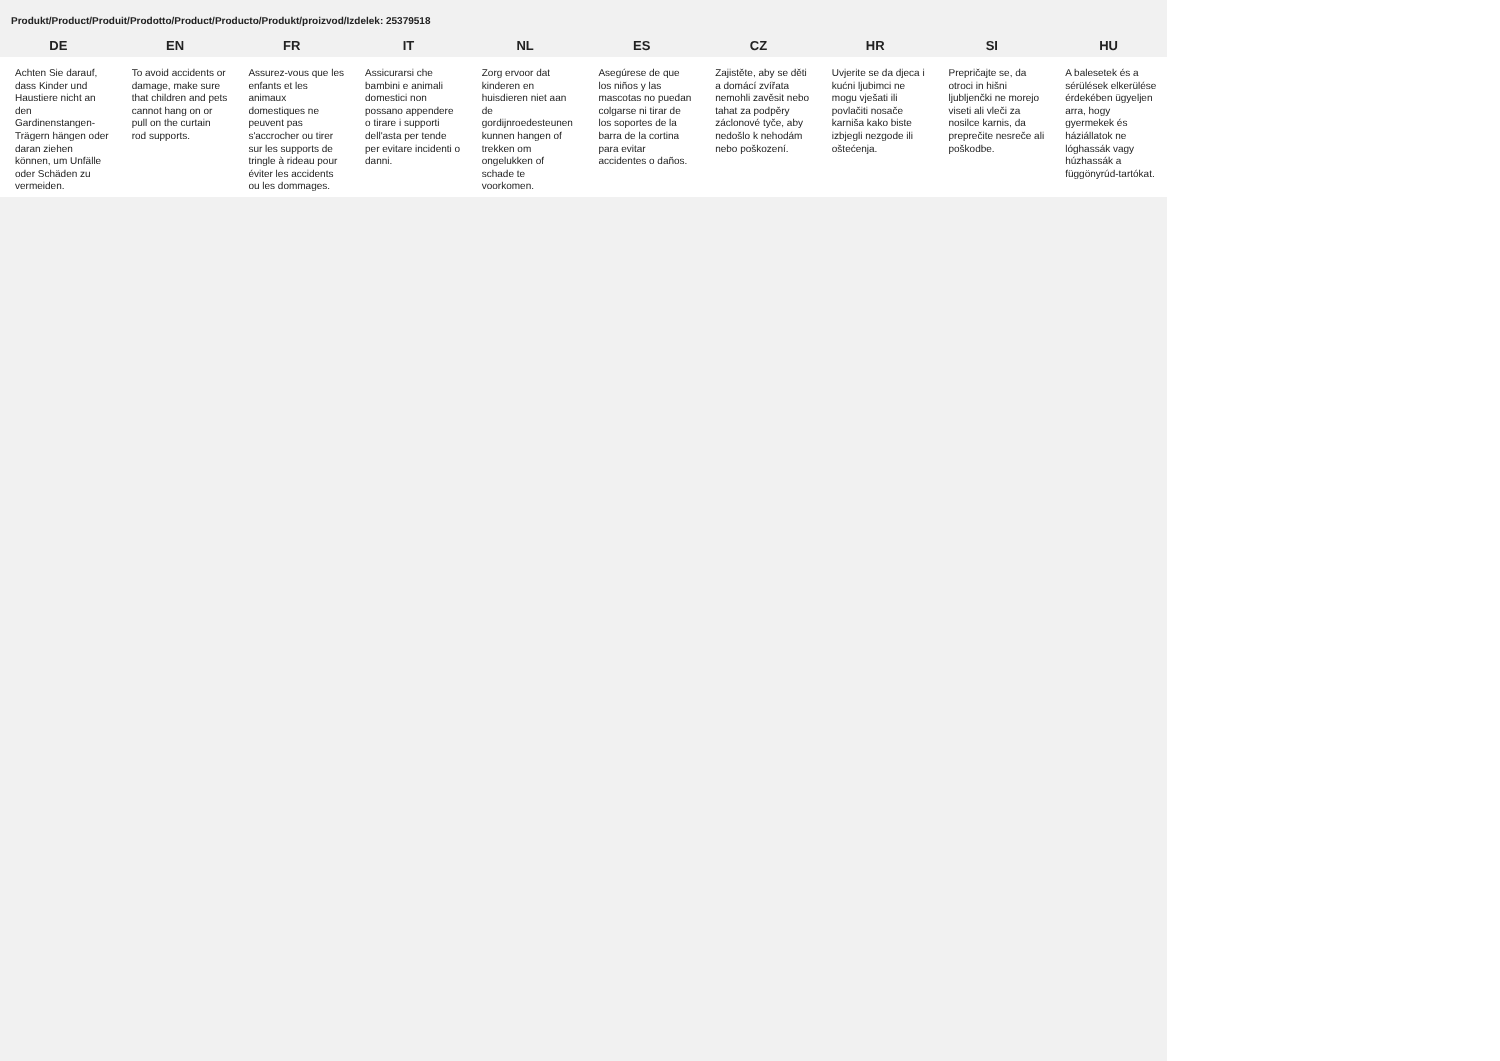Produkt/Product/Produit/Prodotto/Product/Producto/Produkt/proizvod/Izdelek: 25379518
| DE | EN | FR | IT | NL | ES | CZ | HR | SI | HU |
| --- | --- | --- | --- | --- | --- | --- | --- | --- | --- |
| Achten Sie darauf, dass Kinder und Haustiere nicht an den Gardinenstangen-Trägern hängen oder daran ziehen können, um Unfälle oder Schäden zu vermeiden. | To avoid accidents or damage, make sure that children and pets cannot hang on or pull on the curtain rod supports. | Assurez-vous que les enfants et les animaux domestiques ne peuvent pas s'accrocher ou tirer sur les supports de tringle à rideau pour éviter les accidents ou les dommages. | Assicurarsi che bambini e animali domestici non possano appendere o tirare i supporti dell'asta per tende per evitare incidenti o danni. | Zorg ervoor dat kinderen en huisdieren niet aan de gordijnroedesteunen kunnen hangen of trekken om ongelukken of schade te voorkomen. | Asegúrese de que los niños y las mascotas no puedan colgarse ni tirar de los soportes de la barra de la cortina para evitar accidentes o daños. | Zajistěte, aby se děti a domácí zvířata nemohli zavěsit nebo tahat za podpěry záclonové tyče, aby nedošlo k nehodám nebo poškození. | Uvjerite se da djeca i kućni ljubimci ne mogu vješati ili povlačiti nosače karniša kako biste izbjegli nezgode ili oštećenja. | Prepričajte se, da otroci in hišni ljubljenčki ne morejo viseti ali vleči za nosilce karnis, da preprečite nesreče ali poškodbe. | A balesetek és a sérülések elkerülése érdekében ügyeljen arra, hogy gyermekek és háziállatok ne lóghassák vagy húzhassák a függönyrúd-tartókat. |